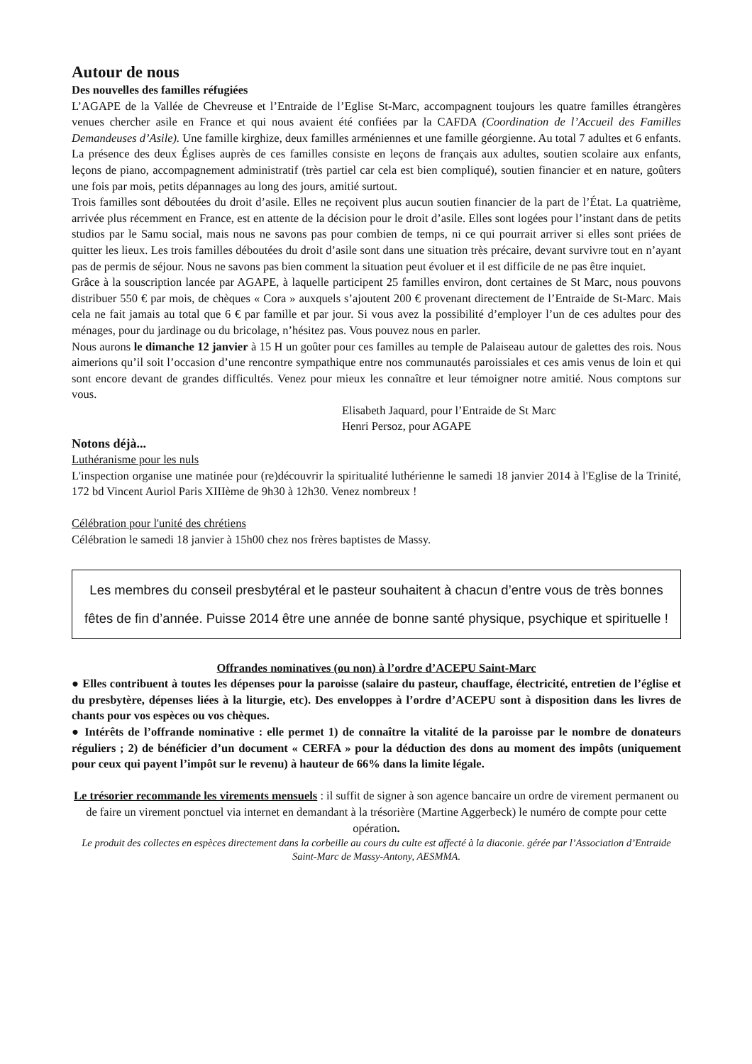Autour de nous
Des nouvelles des familles réfugiées
L’AGAPE de la Vallée de Chevreuse et l’Entraide de l’Eglise St-Marc, accompagnent toujours les quatre familles étrangères venues chercher asile en France et qui nous avaient été confiées par la CAFDA (Coordination de l’Accueil des Familles Demandeuses d’Asile). Une famille kirghize, deux familles arméniennes et une famille géorgienne. Au total 7 adultes et 6 enfants. La présence des deux Églises auprès de ces familles consiste en leçons de français aux adultes, soutien scolaire aux enfants, leçons de piano, accompagnement administratif (très partiel car cela est bien compliqué), soutien financier et en nature, goûters une fois par mois, petits dépannages au long des jours, amitié surtout.
Trois familles sont déboutées du droit d’asile. Elles ne reçoivent plus aucun soutien financier de la part de l’État. La quatrième, arrivée plus récemment en France, est en attente de la décision pour le droit d’asile. Elles sont logées pour l’instant dans de petits studios par le Samu social, mais nous ne savons pas pour combien de temps, ni ce qui pourrait arriver si elles sont priées de quitter les lieux. Les trois familles déboutées du droit d’asile sont dans une situation très précaire, devant survivre tout en n’ayant pas de permis de séjour. Nous ne savons pas bien comment la situation peut évoluer et il est difficile de ne pas être inquiet.
Grâce à la souscription lancée par AGAPE, à laquelle participent 25 familles environ, dont certaines de St Marc, nous pouvons distribuer 550 € par mois, de chèques « Cora » auxquels s’ajoutent 200 € provenant directement de l’Entraide de St-Marc. Mais cela ne fait jamais au total que 6 € par famille et par jour. Si vous avez la possibilité d’employer l’un de ces adultes pour des ménages, pour du jardinage ou du bricolage, n’hésitez pas. Vous pouvez nous en parler.
Nous aurons le dimanche 12 janvier à 15 H un goûter pour ces familles au temple de Palaiseau autour de galettes des rois. Nous aimerions qu’il soit l’occasion d’une rencontre sympathique entre nos communautés paroissiales et ces amis venus de loin et qui sont encore devant de grandes difficultés. Venez pour mieux les connaître et leur témoigner notre amitié. Nous comptons sur vous.
Elisabeth Jaquard, pour l’Entraide de St Marc
Henri Persoz, pour AGAPE
Notons déjà...
Luthéranisme pour les nuls
L'inspection organise une matinée pour (re)découvrir la spiritualité luthérienne le samedi 18 janvier 2014 à l'Eglise de la Trinité, 172 bd Vincent Auriol Paris XIIIème de 9h30 à 12h30. Venez nombreux !
Célébration pour l'unité des chrétiens
Célébration le samedi 18 janvier à 15h00 chez nos frères baptistes de Massy.
Les membres du conseil presbytéral et le pasteur souhaitent à chacun d’entre vous de très bonnes fêtes de fin d’année. Puisse 2014 être une année de bonne santé physique, psychique et spirituelle !
Offrandes nominatives (ou non) à l’ordre d’ACEPU Saint-Marc
● Elles contribuent à toutes les dépenses pour la paroisse (salaire du pasteur, chauffage, électricité, entretien de l’église et du presbytère, dépenses liées à la liturgie, etc). Des enveloppes à l’ordre d’ACEPU sont à disposition dans les livres de chants pour vos espèces ou vos chèques.
● Intérêts de l’offrande nominative : elle permet 1) de connaître la vitalité de la paroisse par le nombre de donateurs réguliers ; 2) de bénéficier d’un document « CERFA » pour la déduction des dons au moment des impôts (uniquement pour ceux qui payent l’impôt sur le revenu) à hauteur de 66% dans la limite légale.
Le trésorier recommande les virements mensuels : il suffit de signer à son agence bancaire un ordre de virement permanent ou de faire un virement ponctuel via internet en demandant à la trésorière (Martine Aggerbeck) le numéro de compte pour cette opération.
Le produit des collectes en espèces directement dans la corbeille au cours du culte est affecté à la diaconie. gérée par l’Association d’Entraide Saint-Marc de Massy-Antony, AESMMA.